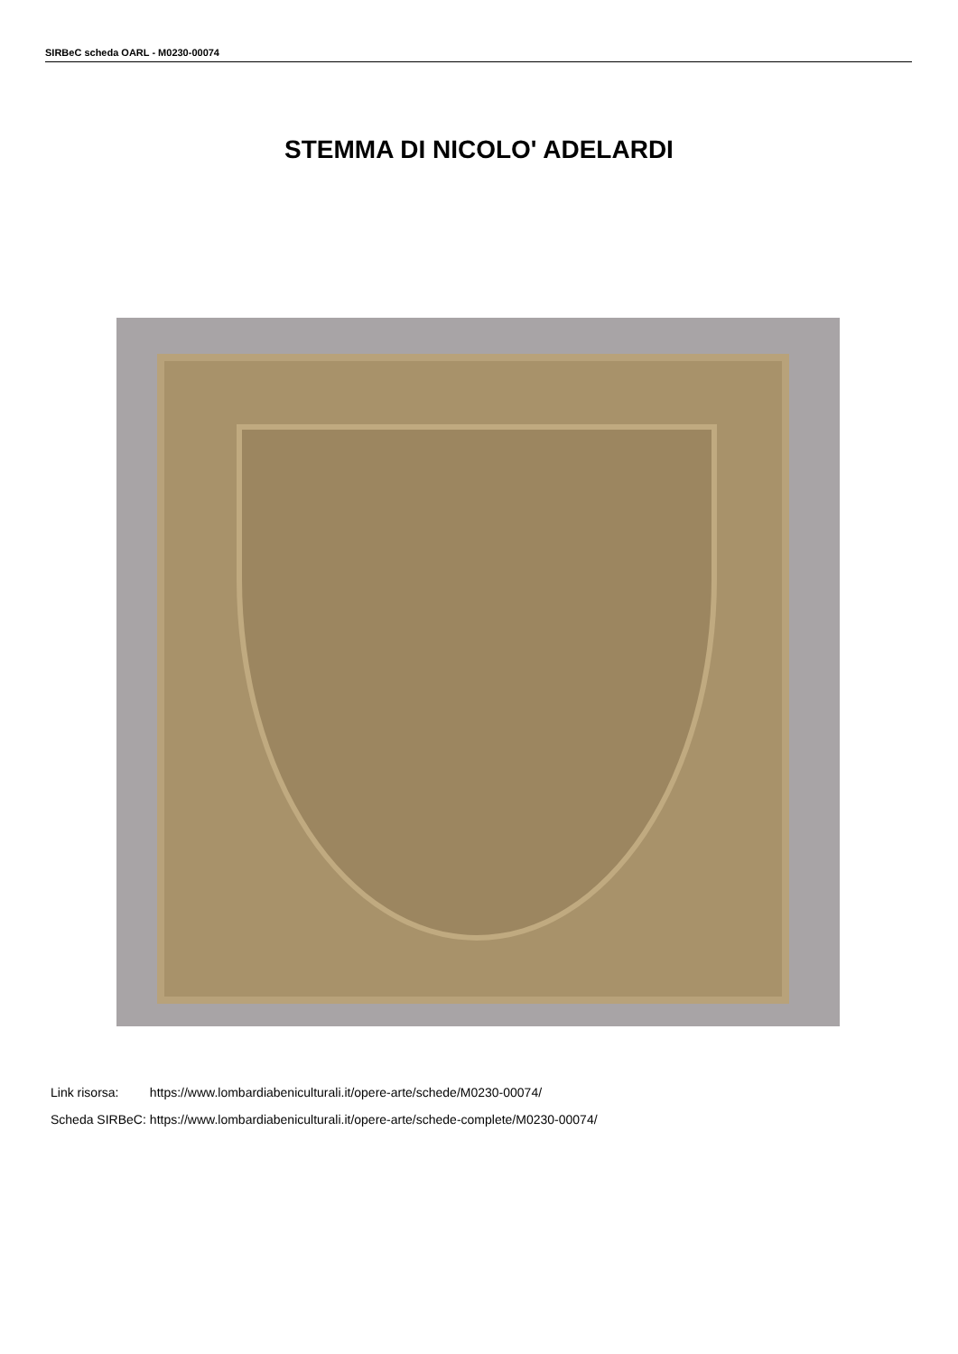SIRBeC scheda OARL - M0230-00074
STEMMA DI NICOLO' ADELARDI
| Link risorsa: | https://www.lombardiabeniculturali.it/opere-arte/schede/M0230-00074/ |
| Scheda SIRBeC: | https://www.lombardiabeniculturali.it/opere-arte/schede-complete/M0230-00074/ |